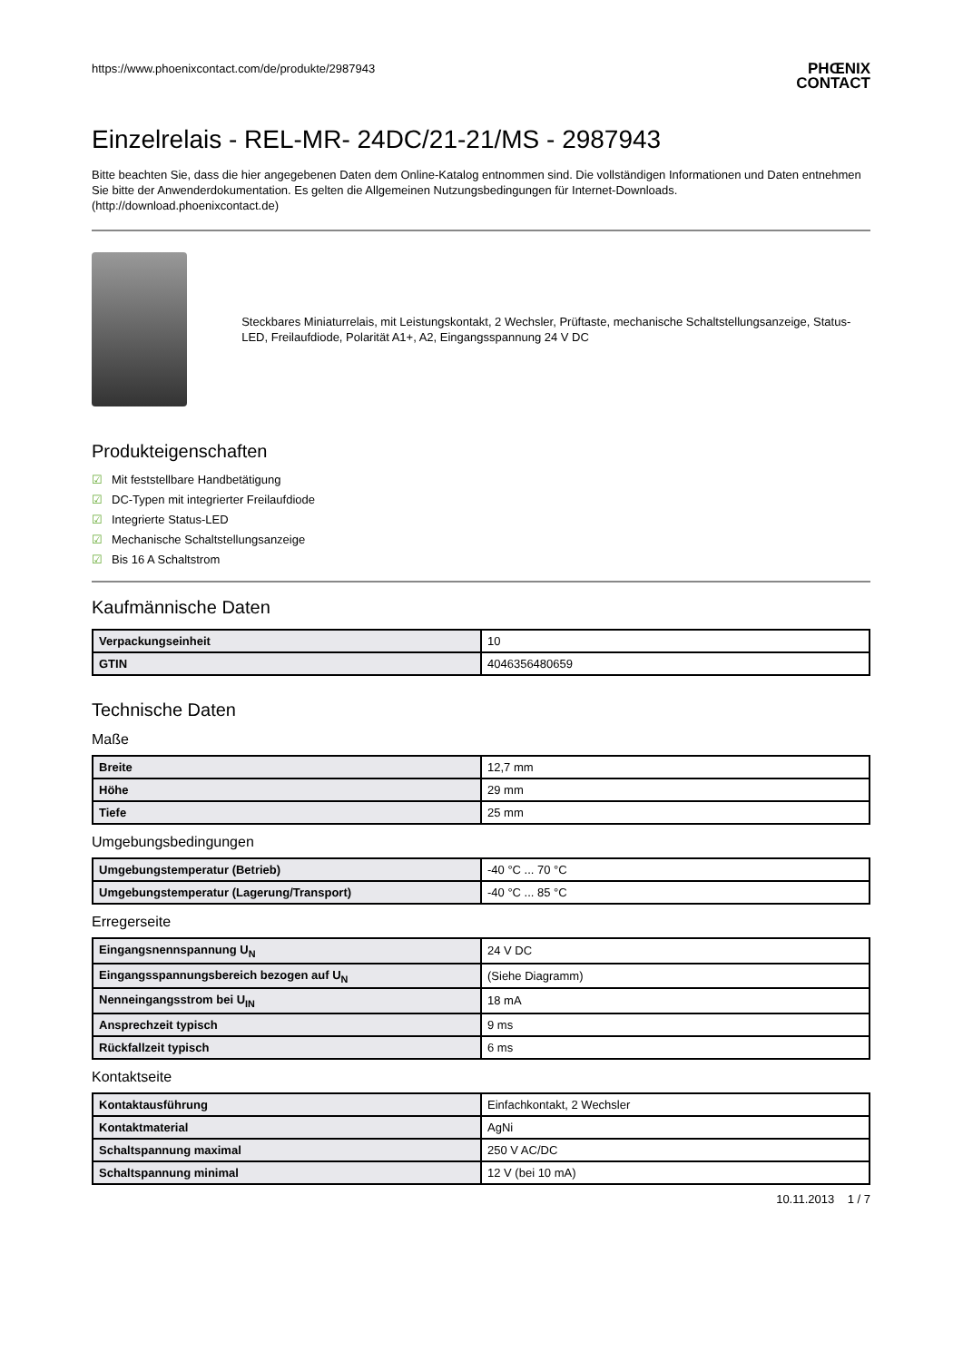https://www.phoenixcontact.com/de/produkte/2987943
PHŒNIX
CONTACT
Einzelrelais - REL-MR- 24DC/21-21/MS - 2987943
Bitte beachten Sie, dass die hier angegebenen Daten dem Online-Katalog entnommen sind. Die vollständigen Informationen und Daten entnehmen Sie bitte der Anwenderdokumentation. Es gelten die Allgemeinen Nutzungsbedingungen für Internet-Downloads.
(http://download.phoenixcontact.de)
Steckbares Miniaturrelais, mit Leistungskontakt, 2 Wechsler, Prüftaste, mechanische Schaltstellungsanzeige, Status-LED, Freilaufdiode, Polarität A1+, A2, Eingangsspannung 24 V DC
Produkteigenschaften
☑ Mit feststellbare Handbetätigung
☑ DC-Typen mit integrierter Freilaufdiode
☑ Integrierte Status-LED
☑ Mechanische Schaltstellungsanzeige
☑ Bis 16 A Schaltstrom
Kaufmännische Daten
| Verpackungseinheit | 10 |
| GTIN | 4046356480659 |
Technische Daten
Maße
| Breite | 12,7 mm |
| Höhe | 29 mm |
| Tiefe | 25 mm |
Umgebungsbedingungen
| Umgebungstemperatur (Betrieb) | -40 °C ... 70 °C |
| Umgebungstemperatur (Lagerung/Transport) | -40 °C ... 85 °C |
Erregerseite
| Eingangsnennspannung U<sub>N</sub> | 24 V DC |
| Eingangsspannungsbereich bezogen auf U<sub>N</sub> | (Siehe Diagramm) |
| Nenneingangsstrom bei U<sub>IN</sub> | 18 mA |
| Ansprechzeit typisch | 9 ms |
| Rückfallzeit typisch | 6 ms |
Kontaktseite
| Kontaktausführung | Einfachkontakt, 2 Wechsler |
| Kontaktmaterial | AgNi |
| Schaltspannung maximal | 250 V AC/DC |
| Schaltspannung minimal | 12 V (bei 10 mA) |
10.11.2013 1 / 7